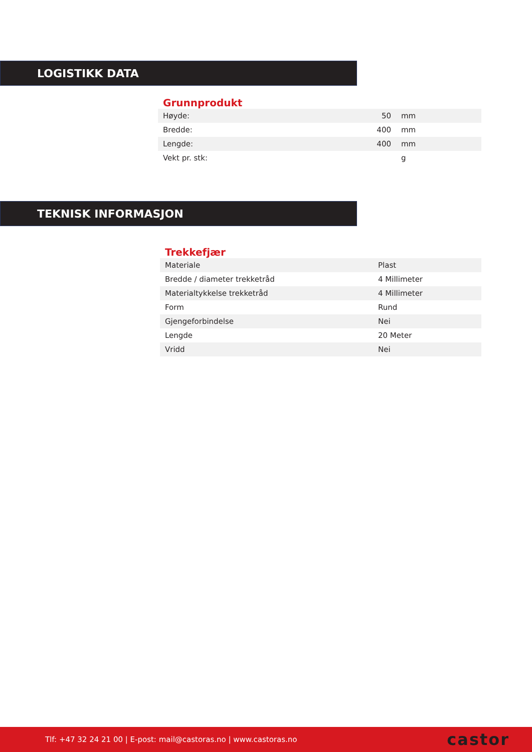LOGISTIKK DATA
Grunnprodukt
| Høyde: | 50 | mm |
| Bredde: | 400 | mm |
| Lengde: | 400 | mm |
| Vekt pr. stk: | | g |
TEKNISK INFORMASJON
Trekkefjær
| Materiale | Plast |
| Bredde / diameter trekketråd | 4 Millimeter |
| Materialtykkelse trekketråd | 4 Millimeter |
| Form | Rund |
| Gjengeforbindelse | Nei |
| Lengde | 20 Meter |
| Vridd | Nei |
Tlf: +47 32 24 21 00 | E-post: mail@castoras.no | www.castoras.no castor